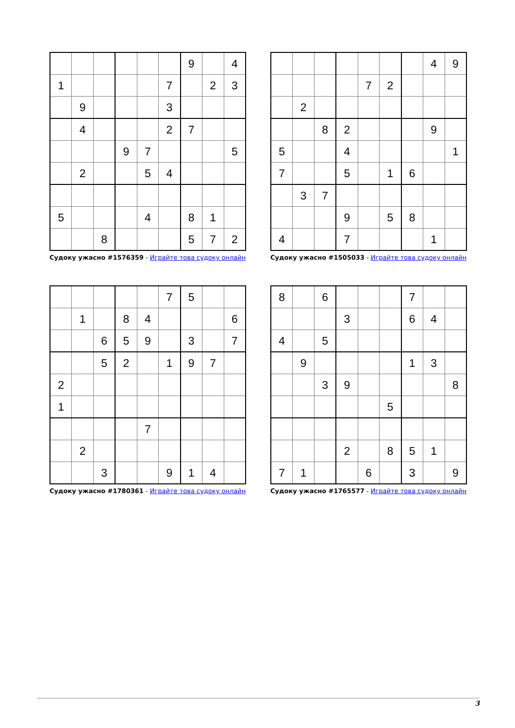| | | | | | | 9 | | 4 |
| 1 | | | | | 7 | | 2 | 3 |
| | 9 | | | | 3 | | | |
| | 4 | | | | 2 | 7 | | |
| | | | 9 | 7 | | | | 5 |
| | 2 | | | 5 | 4 | | | |
| 5 | | | | 4 | | 8 | 1 | |
| | | 8 | | | | 5 | 7 | 2 |
Судоку ужасно #1576359 - Играйте това судоку онлайн
| | | | | | | | 4 | 9 |
| | | | | 7 | 2 | | | |
| | 2 | | | | | | | |
| | | 8 | 2 | | | | 9 | |
| 5 | | | 4 | | | | | 1 |
| 7 | | | 5 | | 1 | 6 | | |
| | 3 | 7 | | | | | | |
| | | | 9 | | 5 | 8 | | |
| 4 | | | 7 | | | | 1 | |
Судоку ужасно #1505033 - Играйте това судоку онлайн
| | | | | | 7 | 5 | | |
| | 1 | | 8 | 4 | | | | 6 |
| | | 6 | 5 | 9 | | 3 | | 7 |
| | | 5 | 2 | | 1 | 9 | 7 | |
| 2 | | | | | | | | |
| 1 | | | | | | | | |
| | | | | 7 | | | | |
| | 2 | | | | | | | |
| | | 3 | | | 9 | 1 | 4 | |
Судоку ужасно #1780361 - Играйте това судоку онлайн
| 8 | | 6 | | | | 7 | | |
| | | | 3 | | | 6 | 4 | |
| 4 | | 5 | | | | | | |
| | 9 | | | | | 1 | 3 | |
| | | 3 | 9 | | | | | 8 |
| | | | | | 5 | | | |
| | | | 2 | | 8 | 5 | 1 | |
| 7 | 1 | | | 6 | | 3 | | 9 |
Судоку ужасно #1765577 - Играйте това судоку онлайн
3